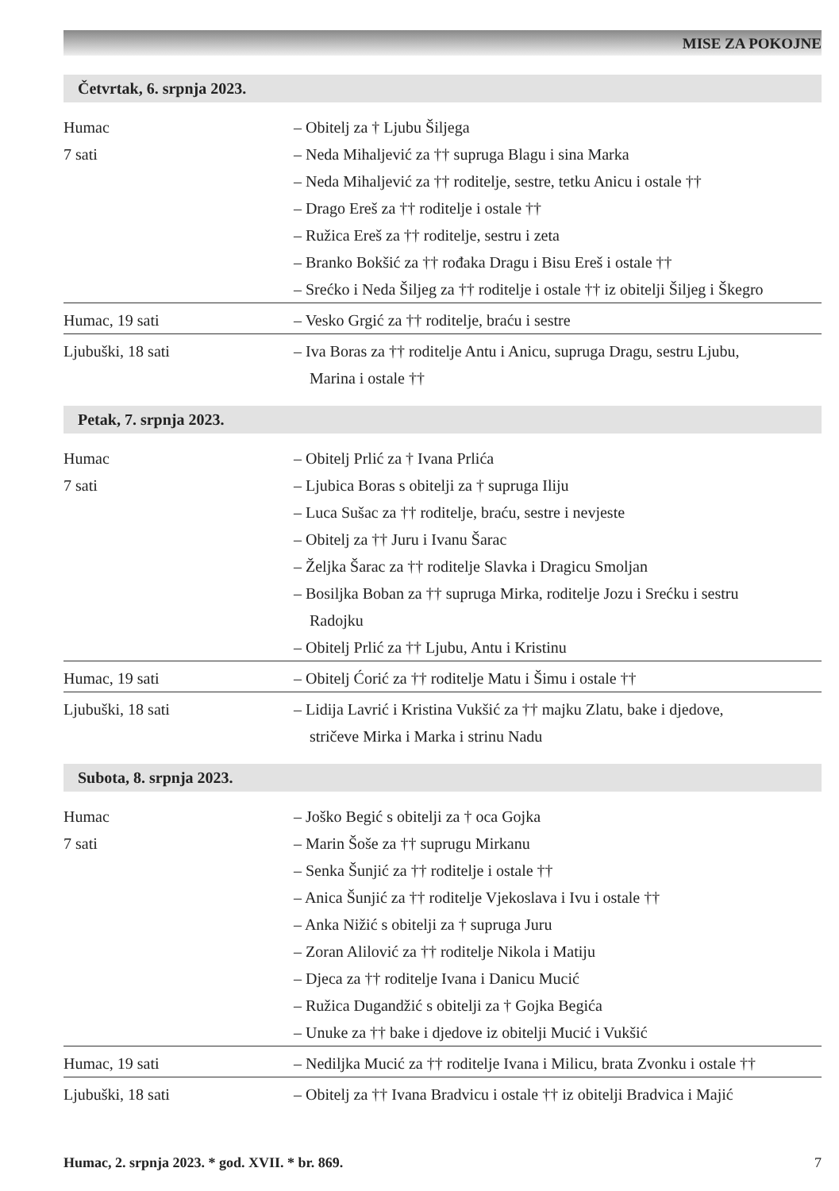MISE ZA POKOJNE
Četvrtak, 6. srpnja 2023.
| Humac 7 sati | – Obitelj za † Ljubu Šiljega – Neda Mihaljević za †† supruga Blagu i sina Marka – Neda Mihaljević za †† roditelje, sestre, tetku Anicu i ostale †† – Drago Ereš za †† roditelje i ostale †† – Ružica Ereš za †† roditelje, sestru i zeta – Branko Bokšić za †† rođaka Dragu i Bisu Ereš i ostale †† – Srećko i Neda Šiljeg za †† roditelje i ostale †† iz obitelji Šiljeg i Škegro |
| Humac, 19 sati | – Vesko Grgić za †† roditelje, braću i sestre |
| Ljubuški, 18 sati | – Iva Boras za †† roditelje Antu i Anicu, supruga Dragu, sestru Ljubu, Marina i ostale †† |
Petak, 7. srpnja 2023.
| Humac 7 sati | – Obitelj Prlić za † Ivana Prlića – Ljubica Boras s obitelji za † supruga Iliju – Luca Sušac za †† roditelje, braću, sestre i nevjeste – Obitelj za †† Juru i Ivanu Šarac – Željka Šarac za †† roditelje Slavka i Dragicu Smoljan – Bosiljka Boban za †† supruga Mirka, roditelje Jozu i Srećku i sestru Radojku – Obitelj Prlić za †† Ljubu, Antu i Kristinu |
| Humac, 19 sati | – Obitelj Ćorić za †† roditelje Matu i Šimu i ostale †† |
| Ljubuški, 18 sati | – Lidija Lavrić i Kristina Vukšić za †† majku Zlatu, bake i djedove, stričeve Mirka i Marka i strinu Nadu |
Subota, 8. srpnja 2023.
| Humac 7 sati | – Joško Begić s obitelji za † oca Gojka – Marin Šoše za †† suprugu Mirkanu – Senka Šunjić za †† roditelje i ostale †† – Anica Šunjić za †† roditelje Vjekoslava i Ivu i ostale †† – Anka Nižić s obitelji za † supruga Juru – Zoran Alilović za †† roditelje Nikola i Matiju – Djeca za †† roditelje Ivana i Danicu Mucić – Ružica Dugandžić s obitelji za † Gojka Begića – Unuke za †† bake i djedove iz obitelji Mucić i Vukšić |
| Humac, 19 sati | – Nediljka Mucić za †† roditelje Ivana i Milicu, brata Zvonku i ostale †† |
| Ljubuški, 18 sati | – Obitelj za †† Ivana Bradvicu i ostale †† iz obitelji Bradvica i Majić |
Humac, 2. srpnja 2023. * god. XVII. * br. 869. 7